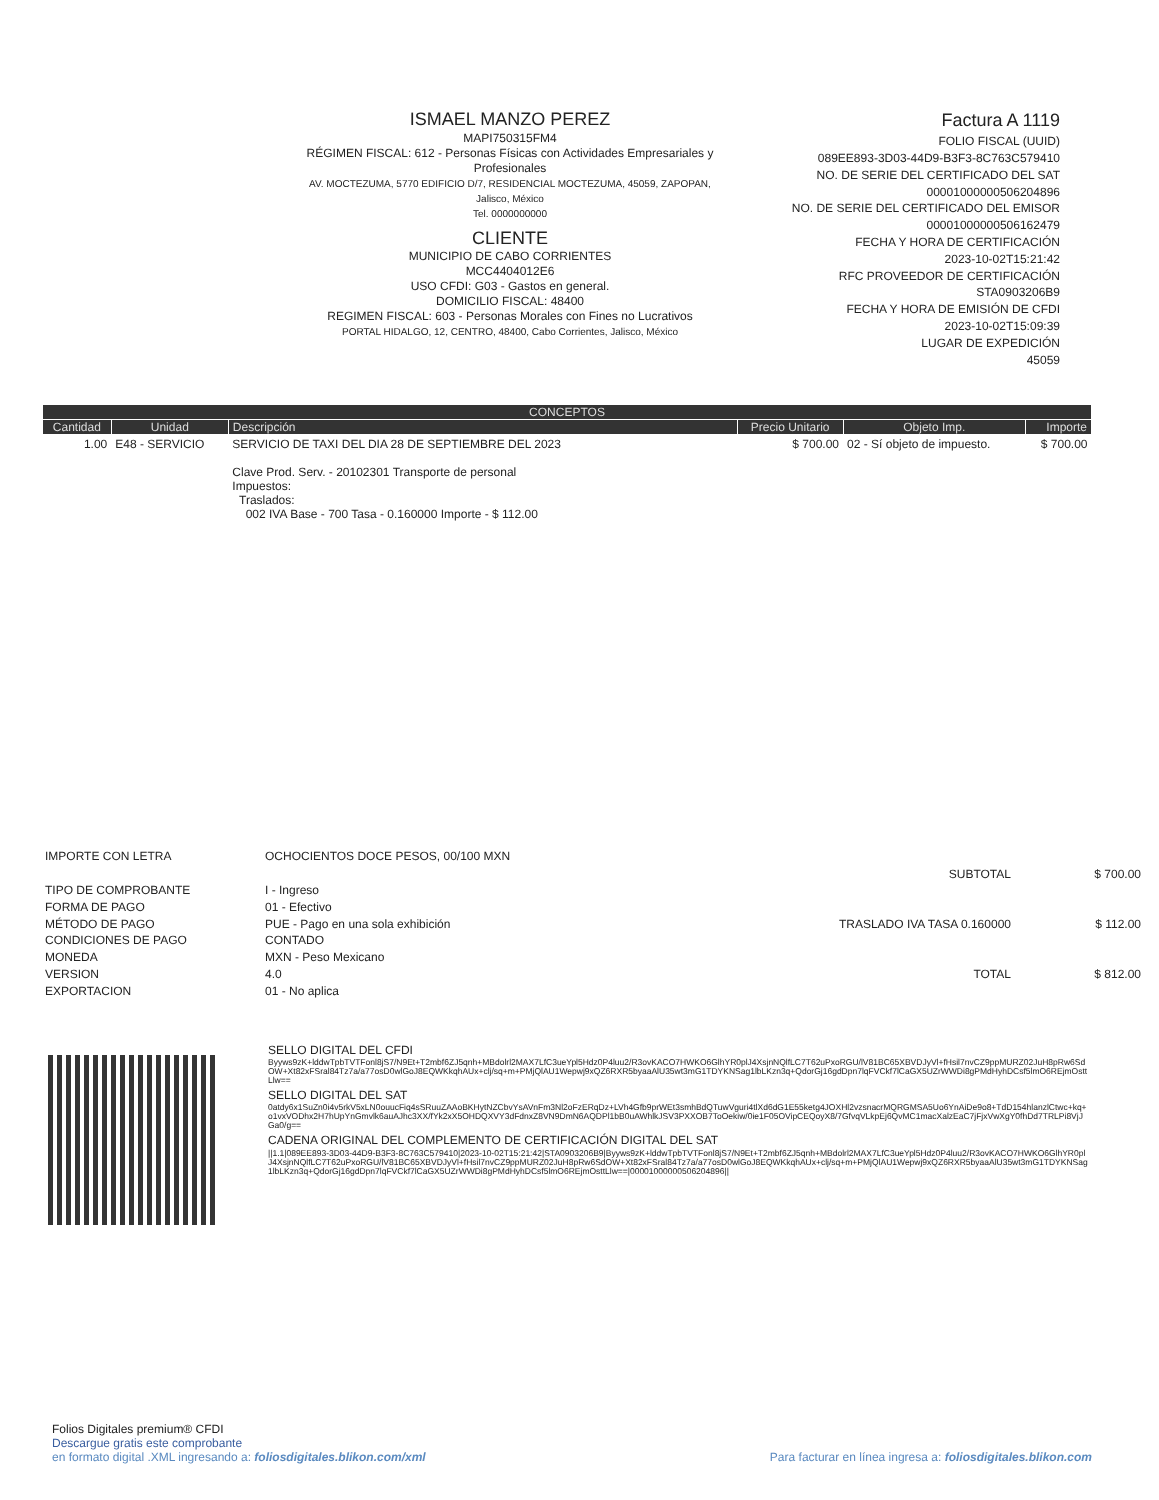ISMAEL MANZO PEREZ
MAPI750315FM4
RÉGIMEN FISCAL: 612 - Personas Físicas con Actividades Empresariales y Profesionales
AV. MOCTEZUMA, 5770 EDIFICIO D/7, RESIDENCIAL MOCTEZUMA, 45059, ZAPOPAN, Jalisco, México
Tel. 0000000000
CLIENTE
MUNICIPIO DE CABO CORRIENTES
MCC4404012E6
USO CFDI: G03 - Gastos en general.
DOMICILIO FISCAL: 48400
REGIMEN FISCAL: 603 - Personas Morales con Fines no Lucrativos
PORTAL HIDALGO, 12, CENTRO, 48400, Cabo Corrientes, Jalisco, México
Factura A 1119
FOLIO FISCAL (UUID)
089EE893-3D03-44D9-B3F3-8C763C579410
NO. DE SERIE DEL CERTIFICADO DEL SAT
00001000000506204896
NO. DE SERIE DEL CERTIFICADO DEL EMISOR
00001000000506162479
FECHA Y HORA DE CERTIFICACIÓN
2023-10-02T15:21:42
RFC PROVEEDOR DE CERTIFICACIÓN
STA0903206B9
FECHA Y HORA DE EMISIÓN DE CFDI
2023-10-02T15:09:39
LUGAR DE EXPEDICIÓN
45059
| CONCEPTOS | | | | | |
| --- | --- | --- | --- | --- | --- |
| Cantidad | Unidad | Descripción | Precio Unitario | Objeto Imp. | Importe |
| 1.00 | E48 - SERVICIO | SERVICIO DE TAXI DEL DIA 28 DE SEPTIEMBRE DEL 2023 Clave Prod. Serv. - 20102301 Transporte de personal Impuestos: Traslados: 002 IVA Base - 700 Tasa - 0.160000 Importe - $ 112.00 | $ 700.00 | 02 - Sí objeto de impuesto. | $ 700.00 |
IMPORTE CON LETRA
TIPO DE COMPROBANTE
FORMA DE PAGO
MÉTODO DE PAGO
CONDICIONES DE PAGO
MONEDA
VERSION
EXPORTACION
OCHOCIENTOS DOCE PESOS, 00/100 MXN
I - Ingreso
01 - Efectivo
PUE - Pago en una sola exhibición
CONTADO
MXN - Peso Mexicano
4.0
01 - No aplica
| SUBTOTAL | $ 700.00 |
| TRASLADO IVA TASA 0.160000 | $ 112.00 |
| TOTAL | $ 812.00 |
SELLO DIGITAL DEL CFDI
Byyws9zK+lddwTpbTVTFonl8jS7/N9Et+T2mbf6ZJ5qnh+MBdolrl2MAX7LfC3ueYpl5Hdz0P4luu2/R3ovKACO7HWKO6GlhYR0plJ4XsjnNQlfLC7T62uPxoRGU/lV81BC65XBVDJyVl+fHsil7nvCZ9ppMURZ02JuH8pRw6SdOW+Xt82xFSral84Tz7a/a77osD0wlGoJ8EQWKkqhAUx+clj/sq+m+PMjQlAU1Wepwj9xQZ6RXR5byaaAlU35wt3mG1TDYKNSag1lbLKzn3q+QdorGj16gdDpn7lqFVCkf7lCaGX5UZrWWDi8gPMdHyhDCsf5lmO6REjmOsttLlw==
SELLO DIGITAL DEL SAT
0atdy6x1SuZn0i4v5rkV5xLN0ouucFiq4sSRuuZAAoBKHytNZCbvYsAVnFm3Nl2oFzERqDz+LVh4Gfb9prWEt3smhBdQTuwVguri4tlXd6dG1E55ketg4JOXHl2vzsnacrMQRGMSA5Uo6YnAiDe9o8+TdD154hlanzlCtwc+kq+o1vxVODhx2H7hUpYnGmvlk6auAJhc3XX/fYk2xX5OHDQXVY3dFdnxZ8VN9DmN6AQDPl1bB0uAWhlkJSV3PXXOB7ToOekiw/0ie1F05OVipCEQoyX8/7GfvqVLkpEj6QvMC1macXalzEaC7jFjxVwXgY0fhDd7TRLPi8VjJGa0/g==
CADENA ORIGINAL DEL COMPLEMENTO DE CERTIFICACIÓN DIGITAL DEL SAT
||1.1|089EE893-3D03-44D9-B3F3-8C763C579410|2023-10-02T15:21:42|STA0903206B9|Byyws9zK+lddwTpbTVTFonl8jS7/N9Et+T2mbf6ZJ5qnh+MBdolrl2MAX7LfC3ueYpl5Hdz0P4luu2/R3ovKACO7HWKO6GlhYR0plJ4XsjnNQlfLC7T62uPxoRGU/lV81BC65XBVDJyVl+fHsil7nvCZ9ppMURZ02JuH8pRw6SdOW+Xt82xFSral84Tz7a/a77osD0wlGoJ8EQWKkqhAUx+clj/sq+m+PMjQlAU1Wepwj9xQZ6RXR5byaaAlU35wt3mG1TDYKNSag1lbLKzn3q+QdorGj16gdDpn7lqFVCkf7lCaGX5UZrWWDi8gPMdHyhDCsf5lmO6REjmOsttLlw==|00001000000506204896||
Folios Digitales premium® CFDI
Descargue gratis este comprobante
en formato digital .XML ingresando a: foliosdigitales.blikon.com/xml Para facturar en línea ingresa a: foliosdigitales.blikon.com